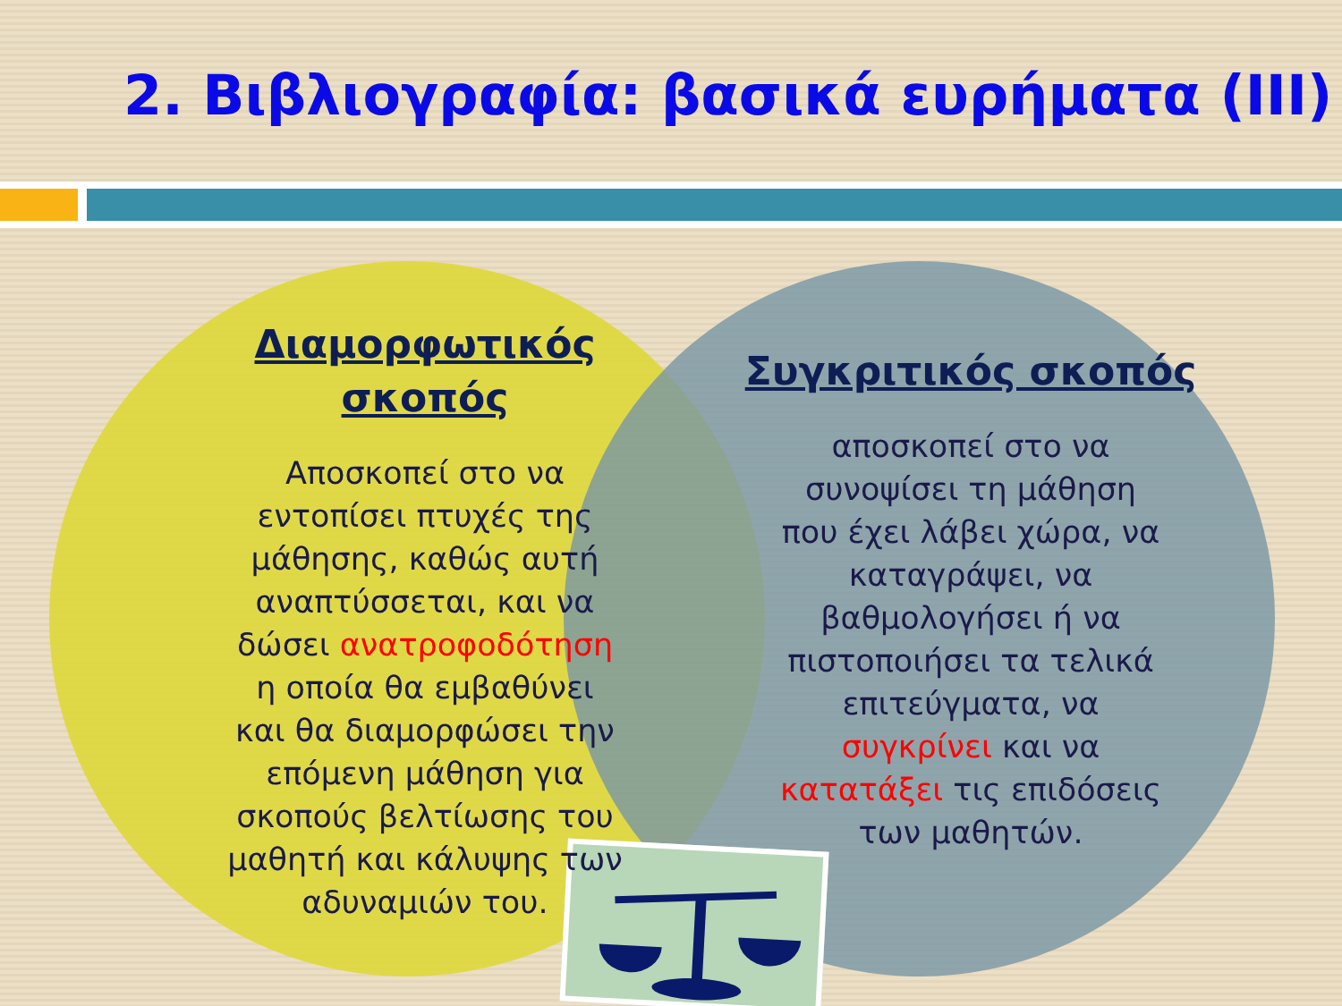2. Βιβλιογραφία: βασικά ευρήματα (ΙΙΙ)
Διαμορφωτικός
σκοπός
Αποσκοπεί στο να
εντοπίσει πτυχές της
μάθησης, καθώς αυτή
αναπτύσσεται, και να
δώσει ανατροφοδότηση
η οποία θα εμβαθύνει
και θα διαμορφώσει την
επόμενη μάθηση για
σκοπούς βελτίωσης του
μαθητή και κάλυψης των
αδυναμιών του.
Συγκριτικός σκοπός
αποσκοπεί στο να
συνοψίσει τη μάθηση
που έχει λάβει χώρα, να
καταγράψει, να
βαθμολογήσει ή να
πιστοποιήσει τα τελικά
επιτεύγματα, να
συγκρίνει και να
κατατάξει τις επιδόσεις
των μαθητών.